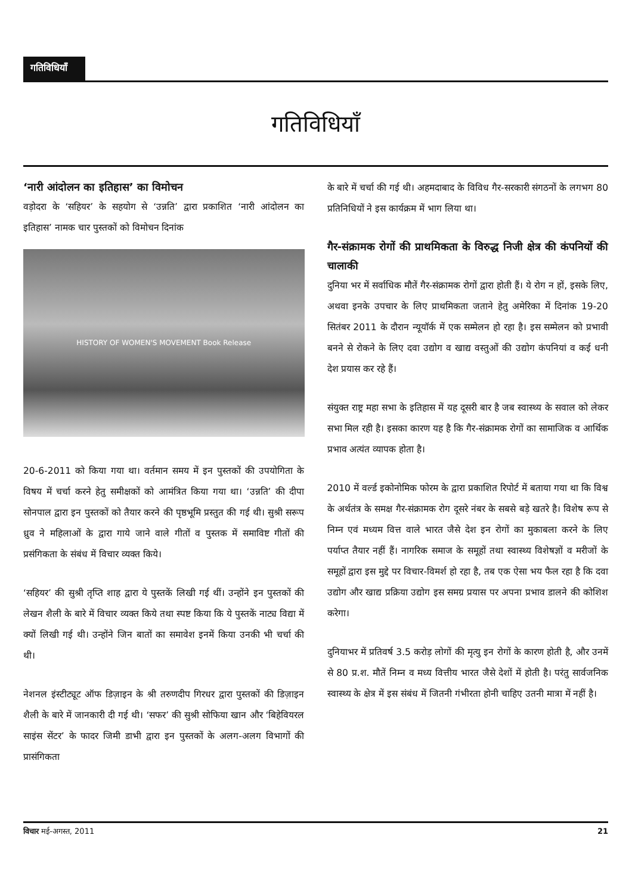गतिविधियाँ
गतिविधियाँ
‘नारी आंदोलन का इतिहास’ का विमोचन
वड़ोदरा के ‘सहियर’ के सहयोग से ‘उन्नति’ द्वारा प्रकाशित ‘नारी आंदोलन का इतिहास’ नामक चार पुस्तकों को विमोचन दिनांक
HISTORY OF WOMEN'S MOVEMENT Book Release
20-6-2011 को किया गया था। वर्तमान समय में इन पुस्तकों की उपयोगिता के विषय में चर्चा करने हेतु समीक्षकों को आमंत्रित किया गया था। ‘उन्नति’ की दीपा सोनपाल द्वारा इन पुस्तकों को तैयार करने की पृष्ठभूमि प्रस्तुत की गई थी। सुश्री सरूप ध्रुव ने महिलाओं के द्वारा गाये जाने वाले गीतों व पुस्तक में समाविष्ट गीतों की प्रसंगिकता के संबंध में विचार व्यक्त किये।
‘सहियर’ की सुश्री तृप्ति शाह द्वारा ये पुस्तकें लिखी गई थीं। उन्होंने इन पुस्तकों की लेखन शैली के बारे में विचार व्यक्त किये तथा स्पष्ट किया कि ये पुस्तकें नाट्य विद्या में क्यों लिखी गई थी। उन्होंने जिन बातों का समावेश इनमें किया उनकी भी चर्चा की थी।
नेशनल इंस्टीट्यूट ऑफ डिज़ाइन के श्री तरुणदीप गिरधर द्वारा पुस्तकों की डिज़ाइन शैली के बारे में जानकारी दी गई थी। ‘सफर’ की सुश्री सोफिया खान और ‘बिहेवियरल साइंस सेंटर’ के फादर जिमी डाभी द्वारा इन पुस्तकों के अलग-अलग विभागों की प्रासंगिकता
के बारे में चर्चा की गई थी। अहमदाबाद के विविध गैर-सरकारी संगठनों के लगभग 80 प्रतिनिधियों ने इस कार्यक्रम में भाग लिया था।
गैर-संक्रामक रोगों की प्राथमिकता के विरुद्ध निजी क्षेत्र की कंपनियों की चालाकी
दुनिया भर में सर्वाधिक मौतें गैर-संक्रामक रोगों द्वारा होती हैं। ये रोग न हों, इसके लिए, अथवा इनके उपचार के लिए प्राथमिकता जताने हेतु अमेरिका में दिनांक 19-20 सितंबर 2011 के दौरान न्यूयॉर्क में एक सम्मेलन हो रहा है। इस सम्मेलन को प्रभावी बनने से रोकने के लिए दवा उद्योग व खाद्य वस्तुओं की उद्योग कंपनियां व कई धनी देश प्रयास कर रहे हैं।
संयुक्त राष्ट्र महा सभा के इतिहास में यह दूसरी बार है जब स्वास्थ्य के सवाल को लेकर सभा मिल रही है। इसका कारण यह है कि गैर-संक्रामक रोगों का सामाजिक व आर्थिक प्रभाव अत्यंत व्यापक होता है।
2010 में वर्ल्ड इकोनोमिक फोरम के द्वारा प्रकाशित रिपोर्ट में बताया गया था कि विश्व के अर्थतंत्र के समक्ष गैर-संक्रामक रोग दूसरे नंबर के सबसे बड़े खतरे है। विशेष रूप से निम्न एवं मध्यम वित्त वाले भारत जैसे देश इन रोगों का मुकाबला करने के लिए पर्याप्त तैयार नहीं हैं। नागरिक समाज के समूहों तथा स्वास्थ्य विशेषज्ञों व मरीजों के समूहों द्वारा इस मुद्दे पर विचार-विमर्श हो रहा है, तब एक ऐसा भय फैल रहा है कि दवा उद्योग और खाद्य प्रक्रिया उद्योग इस समग्र प्रयास पर अपना प्रभाव डालने की कोशिश करेगा।
दुनियाभर में प्रतिवर्ष 3.5 करोड़ लोगों की मृत्यु इन रोगों के कारण होती है, और उनमें से 80 प्र.श. मौतें निम्न व मध्य वित्तीय भारत जैसे देशों में होती है। परंतु सार्वजनिक स्वास्थ्य के क्षेत्र में इस संबंध में जितनी गंभीरता होनी चाहिए उतनी मात्रा में नहीं है।
विचार मई-अगस्त, 2011 21